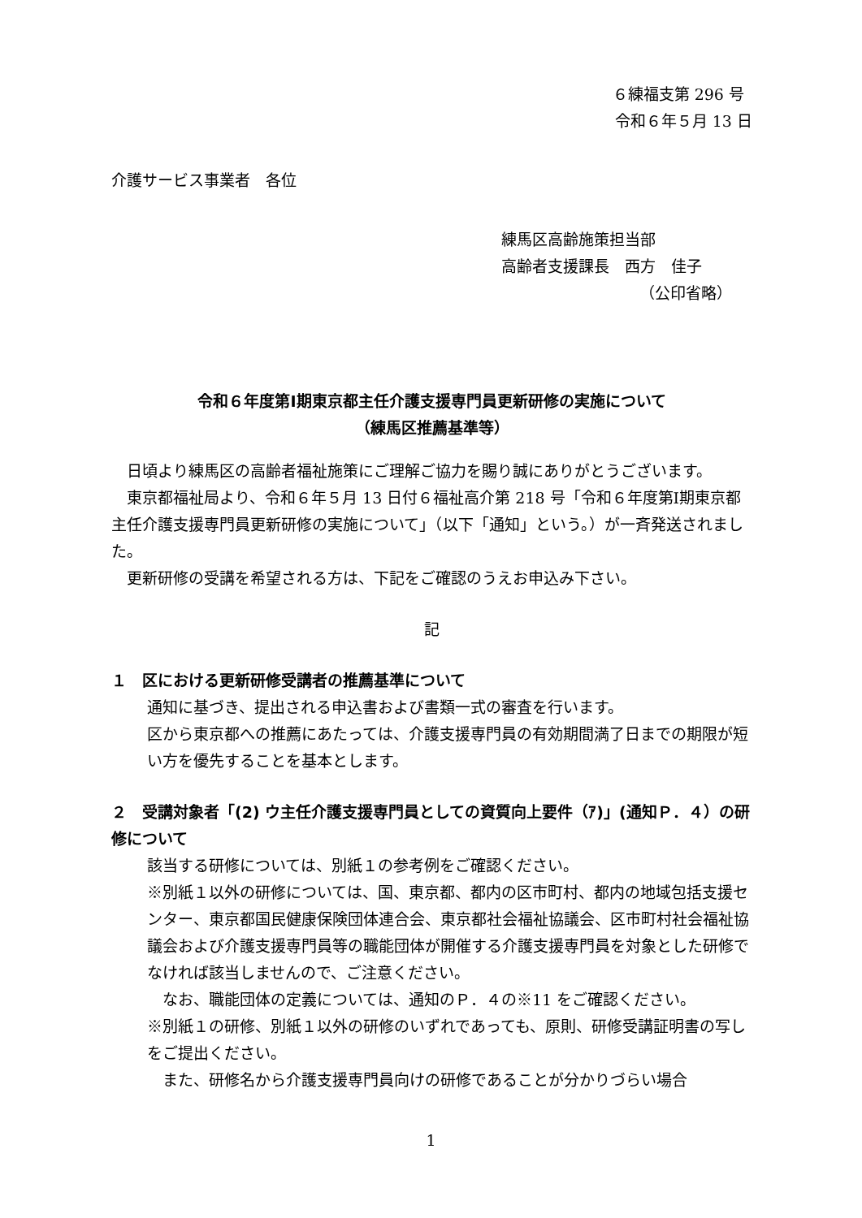６練福支第 296 号
令和６年５月 13 日
介護サービス事業者　各位
練馬区高齢施策担当部
高齢者支援課長　西方　佳子
（公印省略）
令和６年度第Ⅰ期東京都主任介護支援専門員更新研修の実施について
（練馬区推薦基準等）
　日頃より練馬区の高齢者福祉施策にご理解ご協力を賜り誠にありがとうございます。
　東京都福祉局より、令和６年５月 13 日付６福祉高介第 218 号「令和６年度第Ⅰ期東京都主任介護支援専門員更新研修の実施について」（以下「通知」という。）が一斉発送されました。
　更新研修の受講を希望される方は、下記をご確認のうえお申込み下さい。
記
１　区における更新研修受講者の推薦基準について
通知に基づき、提出される申込書および書類一式の審査を行います。
区から東京都への推薦にあたっては、介護支援専門員の有効期間満了日までの期限が短い方を優先することを基本とします。
２　受講対象者「(2) ウ主任介護支援専門員としての資質向上要件（ｱ)」(通知Ｐ．４）の研修について
該当する研修については、別紙１の参考例をご確認ください。
※別紙１以外の研修については、国、東京都、都内の区市町村、都内の地域包括支援センター、東京都国民健康保険団体連合会、東京都社会福祉協議会、区市町村社会福祉協議会および介護支援専門員等の職能団体が開催する介護支援専門員を対象とした研修でなければ該当しませんので、ご注意ください。
　なお、職能団体の定義については、通知のＰ．４の※11 をご確認ください。
※別紙１の研修、別紙１以外の研修のいずれであっても、原則、研修受講証明書の写しをご提出ください。
　また、研修名から介護支援専門員向けの研修であることが分かりづらい場合
1